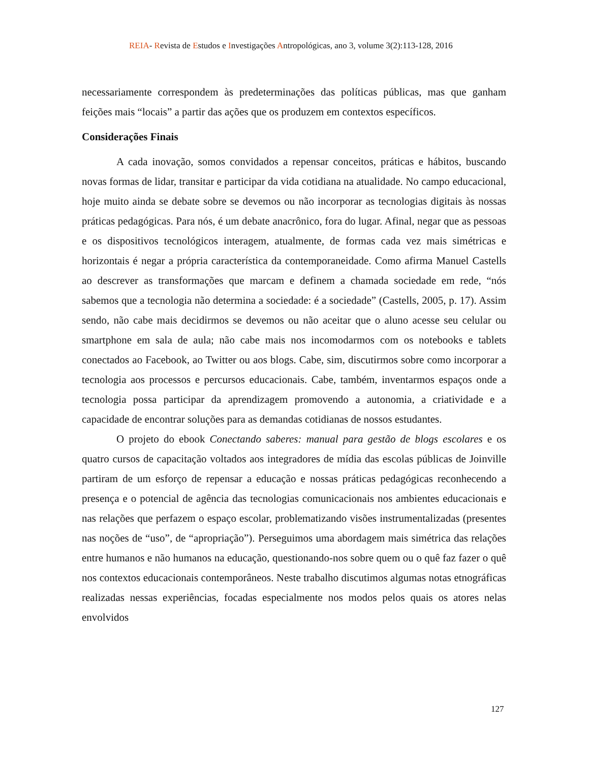REIA- Revista de Estudos e Investigações Antropológicas, ano 3, volume 3(2):113-128, 2016
necessariamente correspondem às predeterminações das políticas públicas, mas que ganham feições mais “locais” a partir das ações que os produzem em contextos específicos.
Considerações Finais
A cada inovação, somos convidados a repensar conceitos, práticas e hábitos, buscando novas formas de lidar, transitar e participar da vida cotidiana na atualidade. No campo educacional, hoje muito ainda se debate sobre se devemos ou não incorporar as tecnologias digitais às nossas práticas pedagógicas. Para nós, é um debate anacrônico, fora do lugar. Afinal, negar que as pessoas e os dispositivos tecnológicos interagem, atualmente, de formas cada vez mais simétricas e horizontais é negar a própria característica da contemporaneidade. Como afirma Manuel Castells ao descrever as transformações que marcam e definem a chamada sociedade em rede, “nós sabemos que a tecnologia não determina a sociedade: é a sociedade” (Castells, 2005, p. 17). Assim sendo, não cabe mais decidirmos se devemos ou não aceitar que o aluno acesse seu celular ou smartphone em sala de aula; não cabe mais nos incomodarmos com os notebooks e tablets conectados ao Facebook, ao Twitter ou aos blogs. Cabe, sim, discutirmos sobre como incorporar a tecnologia aos processos e percursos educacionais. Cabe, também, inventarmos espaços onde a tecnologia possa participar da aprendizagem promovendo a autonomia, a criatividade e a capacidade de encontrar soluções para as demandas cotidianas de nossos estudantes.
O projeto do ebook Conectando saberes: manual para gestão de blogs escolares e os quatro cursos de capacitação voltados aos integradores de mídia das escolas públicas de Joinville partiram de um esforço de repensar a educação e nossas práticas pedagógicas reconhecendo a presença e o potencial de agência das tecnologias comunicacionais nos ambientes educacionais e nas relações que perfazem o espaço escolar, problematizando visões instrumentalizadas (presentes nas noções de “uso”, de “apropriação”). Perseguimos uma abordagem mais simétrica das relações entre humanos e não humanos na educação, questionando-nos sobre quem ou o quê faz fazer o quê nos contextos educacionais contemporâneos. Neste trabalho discutimos algumas notas etnográficas realizadas nessas experiências, focadas especialmente nos modos pelos quais os atores nelas envolvidos
127